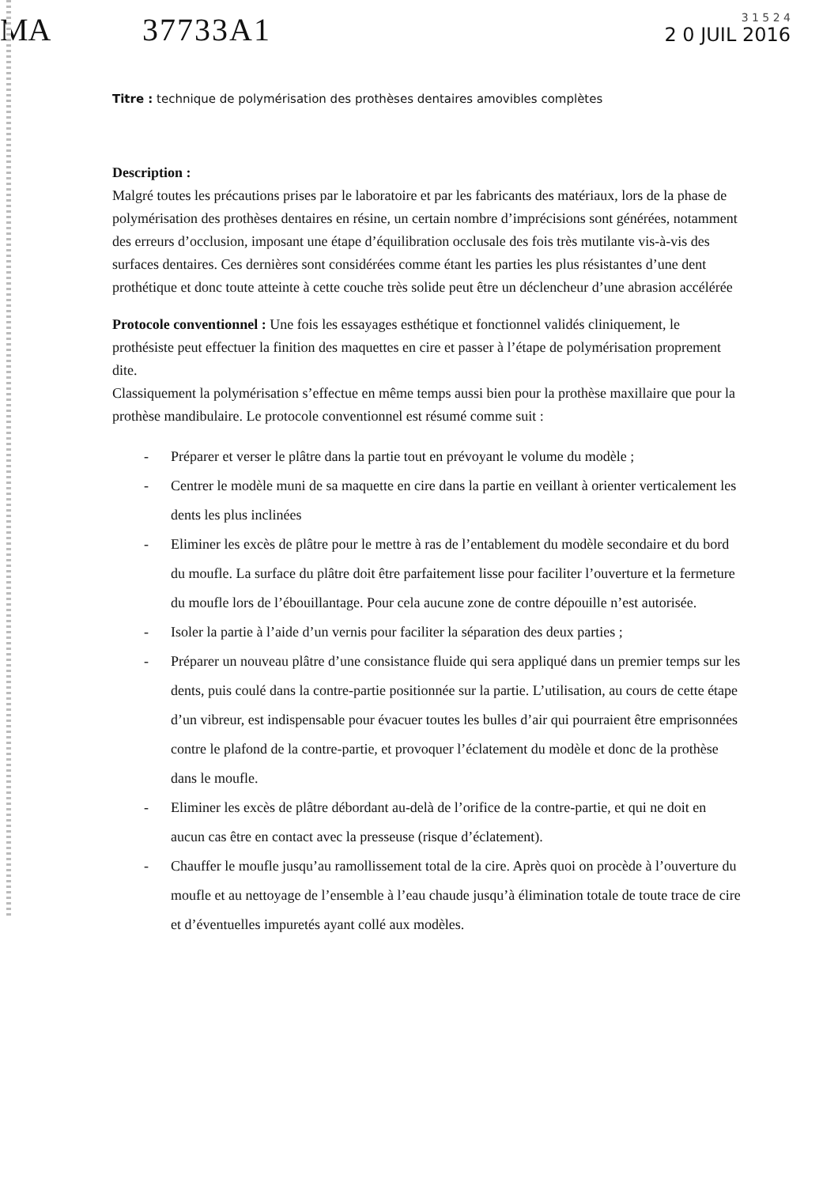MA 37733A1
3 1 5 2 4
2 0 JUIL 2016
Titre : technique de polymérisation des prothèses dentaires amovibles complètes
Description :
Malgré toutes les précautions prises par le laboratoire et par les fabricants des matériaux, lors de la phase de polymérisation des prothèses dentaires en résine, un certain nombre d’imprécisions sont générées, notamment des erreurs d’occlusion, imposant une étape d’équilibration occlusale des fois très mutilante vis-à-vis des surfaces dentaires. Ces dernières sont considérées comme étant les parties les plus résistantes d’une dent prothétique et donc toute atteinte à cette couche très solide peut être un déclencheur d’une abrasion accélérée
Protocole conventionnel : Une fois les essayages esthétique et fonctionnel validés cliniquement, le prothésiste peut effectuer la finition des maquettes en cire et passer à l’étape de polymérisation proprement dite.
Classiquement la polymérisation s’effectue en même temps aussi bien pour la prothèse maxillaire que pour la prothèse mandibulaire. Le protocole conventionnel est résumé comme suit :
- Préparer et verser le plâtre dans la partie tout en prévoyant le volume du modèle ;
- Centrer le modèle muni de sa maquette en cire dans la partie en veillant à orienter verticalement les dents les plus inclinées
- Eliminer les excès de plâtre pour le mettre à ras de l’entablement du modèle secondaire et du bord du moufle. La surface du plâtre doit être parfaitement lisse pour faciliter l’ouverture et la fermeture du moufle lors de l’ébouillantage. Pour cela aucune zone de contre dépouille n’est autorisée.
- Isoler la partie à l’aide d’un vernis pour faciliter la séparation des deux parties ;
- Préparer un nouveau plâtre d’une consistance fluide qui sera appliqué dans un premier temps sur les dents, puis coulé dans la contre-partie positionnée sur la partie. L’utilisation, au cours de cette étape d’un vibreur, est indispensable pour évacuer toutes les bulles d’air qui pourraient être emprisonnées contre le plafond de la contre-partie, et provoquer l’éclatement du modèle et donc de la prothèse dans le moufle.
- Eliminer les excès de plâtre débordant au-delà de l’orifice de la contre-partie, et qui ne doit en aucun cas être en contact avec la presseuse (risque d’éclatement).
- Chauffer le moufle jusqu’au ramollissement total de la cire. Après quoi on procède à l’ouverture du moufle et au nettoyage de l’ensemble à l’eau chaude jusqu’à élimination totale de toute trace de cire et d’éventuelles impuretés ayant collé aux modèles.